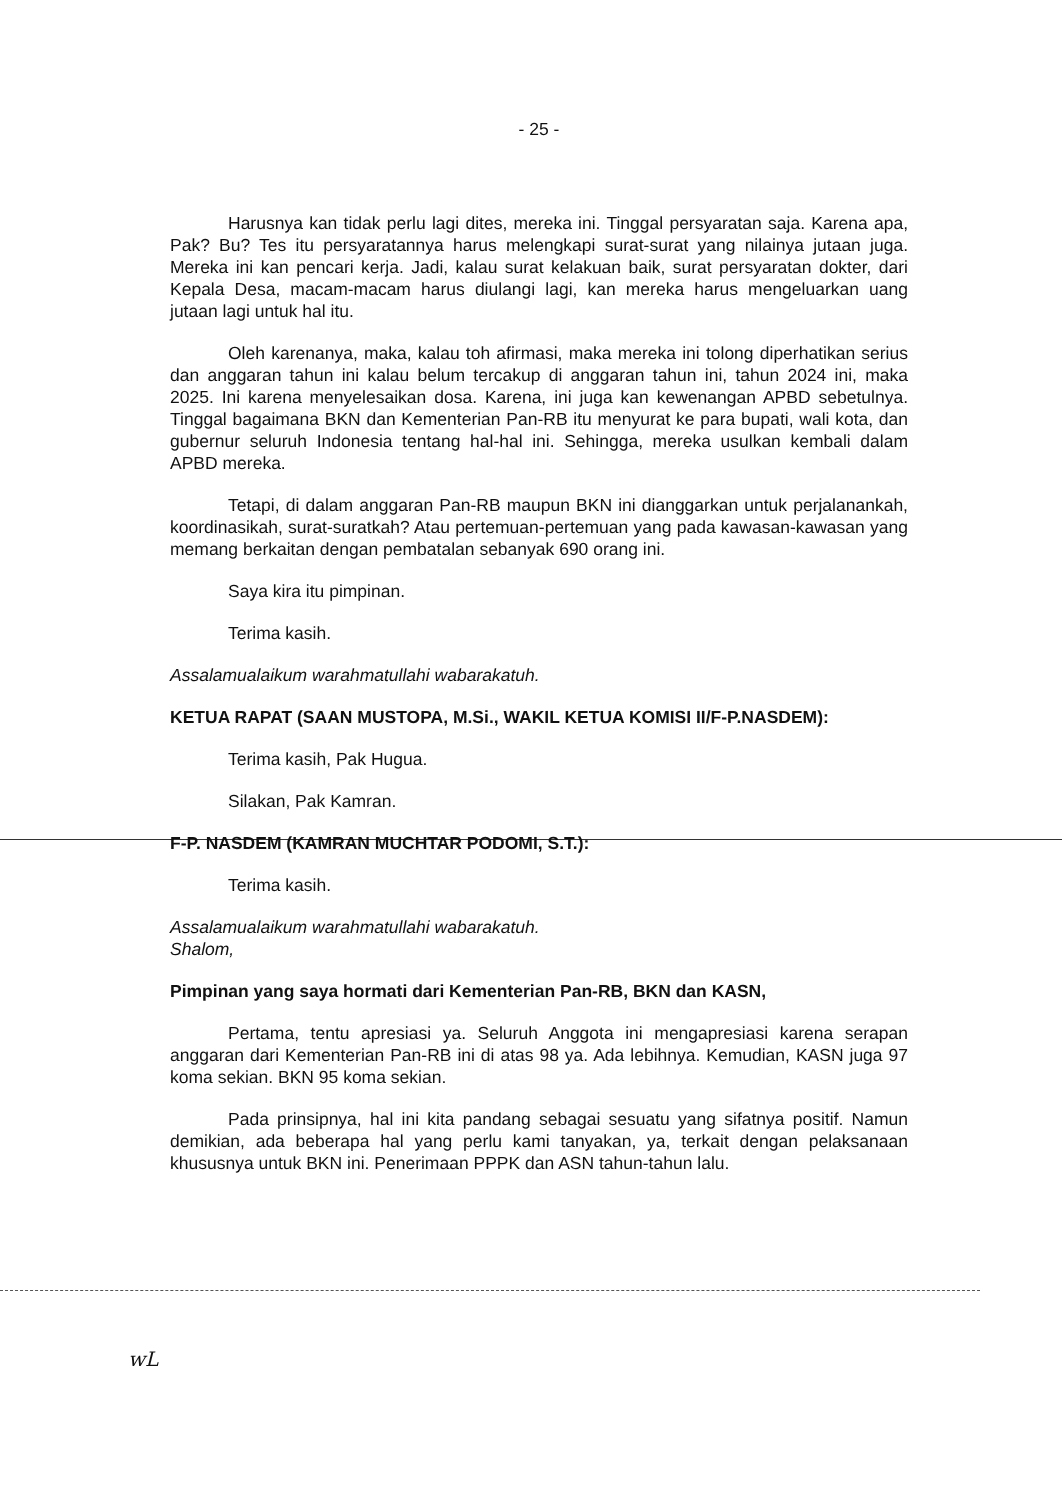- 25 -
Harusnya kan tidak perlu lagi dites, mereka ini. Tinggal persyaratan saja. Karena apa, Pak? Bu? Tes itu persyaratannya harus melengkapi surat-surat yang nilainya jutaan juga. Mereka ini kan pencari kerja. Jadi, kalau surat kelakuan baik, surat persyaratan dokter, dari Kepala Desa, macam-macam harus diulangi lagi, kan mereka harus mengeluarkan uang jutaan lagi untuk hal itu.
Oleh karenanya, maka, kalau toh afirmasi, maka mereka ini tolong diperhatikan serius dan anggaran tahun ini kalau belum tercakup di anggaran tahun ini, tahun 2024 ini, maka 2025. Ini karena menyelesaikan dosa. Karena, ini juga kan kewenangan APBD sebetulnya. Tinggal bagaimana BKN dan Kementerian Pan-RB itu menyurat ke para bupati, wali kota, dan gubernur seluruh Indonesia tentang hal-hal ini. Sehingga, mereka usulkan kembali dalam APBD mereka.
Tetapi, di dalam anggaran Pan-RB maupun BKN ini dianggarkan untuk perjalanankah, koordinasikah, surat-suratkah? Atau pertemuan-pertemuan yang pada kawasan-kawasan yang memang berkaitan dengan pembatalan sebanyak 690 orang ini.
Saya kira itu pimpinan.
Terima kasih.
Assalamualaikum warahmatullahi wabarakatuh.
KETUA RAPAT (SAAN MUSTOPA, M.Si., WAKIL KETUA KOMISI II/F-P.NASDEM):
Terima kasih, Pak Hugua.
Silakan, Pak Kamran.
F-P. NASDEM (KAMRAN MUCHTAR PODOMI, S.T.):
Terima kasih.
Assalamualaikum warahmatullahi wabarakatuh.
Shalom,
Pimpinan yang saya hormati dari Kementerian Pan-RB, BKN dan KASN,
Pertama, tentu apresiasi ya. Seluruh Anggota ini mengapresiasi karena serapan anggaran dari Kementerian Pan-RB ini di atas 98 ya. Ada lebihnya. Kemudian, KASN juga 97 koma sekian. BKN 95 koma sekian.
Pada prinsipnya, hal ini kita pandang sebagai sesuatu yang sifatnya positif. Namun demikian, ada beberapa hal yang perlu kami tanyakan, ya, terkait dengan pelaksanaan khususnya untuk BKN ini. Penerimaan PPPK dan ASN tahun-tahun lalu.
wL